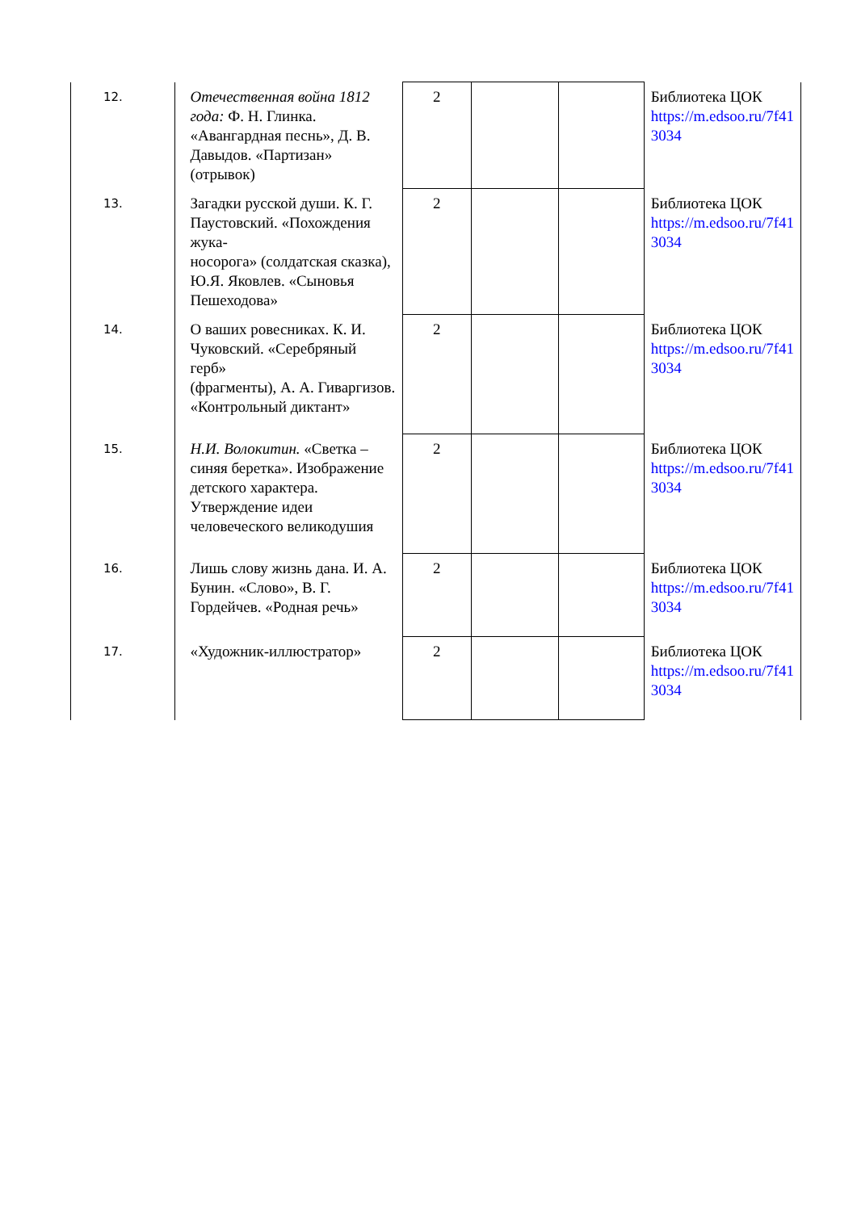| 12. | Отечественная война 1812 года: Ф. Н. Глинка. «Авангардная песнь», Д. В. Давыдов. «Партизан» (отрывок) | 2 | | | Библиотека ЦОК https://m.edsoo.ru/7f41 3034 |
| 13. | Загадки русской души. К. Г. Паустовский. «Похождения жука- носорога» (солдатская сказка), Ю.Я. Яковлев. «Сыновья Пешеходова» | 2 | | | Библиотека ЦОК https://m.edsoo.ru/7f41 3034 |
| 14. | О ваших ровесниках. К. И. Чуковский. «Серебряный герб» (фрагменты), А. А. Гиваргизов. «Контрольный диктант» | 2 | | | Библиотека ЦОК https://m.edsoo.ru/7f41 3034 |
| 15. | Н.И. Волокитин. «Светка – синяя беретка». Изображение детского характера. Утверждение идеи человеческого великодушия | 2 | | | Библиотека ЦОК https://m.edsoo.ru/7f41 3034 |
| 16. | Лишь слову жизнь дана. И. А. Бунин. «Слово», В. Г. Гордейчев. «Родная речь» | 2 | | | Библиотека ЦОК https://m.edsoo.ru/7f41 3034 |
| 17. | «Художник-иллюстратор» | 2 | | | Библиотека ЦОК https://m.edsoo.ru/7f41 3034 |